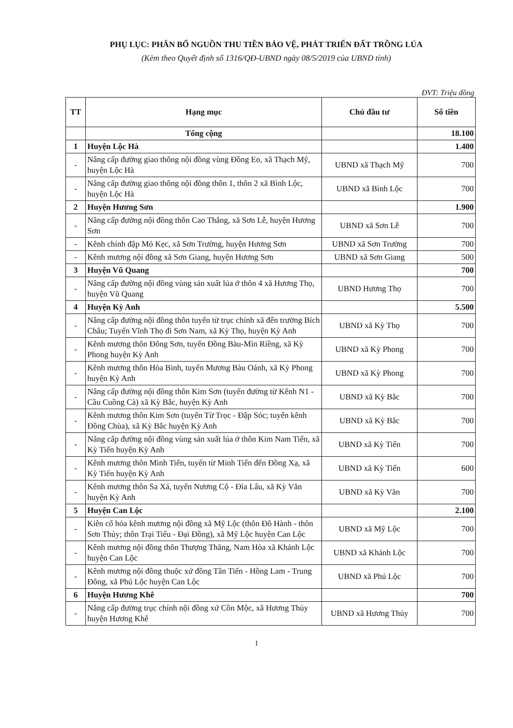PHỤ LỤC: PHÂN BỔ NGUỒN THU TIỀN BẢO VỆ, PHÁT TRIỂN ĐẤT TRỒNG LÚA
(Kèm theo Quyết định số 1316/QĐ-UBND ngày 08/5/2019 của UBND tỉnh)
ĐVT: Triệu đồng
| TT | Hạng mục | Chủ đầu tư | Số tiền |
| --- | --- | --- | --- |
| | Tổng cộng | | 18.100 |
| 1 | Huyện Lộc Hà | | 1.400 |
| - | Nâng cấp đường giao thông nội đồng vùng Đồng Eo, xã Thạch Mỹ, huyện Lộc Hà | UBND xã Thạch Mỹ | 700 |
| - | Nâng cấp đường giao thông nội đồng thôn 1, thôn 2 xã Bình Lộc, huyện Lộc Hà | UBND xã Bình Lộc | 700 |
| 2 | Huyện Hương Sơn | | 1.900 |
| - | Nâng cấp đường nội đồng thôn Cao Thắng, xã Sơn Lễ, huyện Hương Sơn | UBND xã Sơn Lễ | 700 |
| - | Kênh chính đập Mỏ Kẹc, xã Sơn Trường, huyện Hương Sơn | UBND xã Sơn Trường | 700 |
| - | Kênh mương nội đồng xã Sơn Giang, huyện Hương Sơn | UBND xã Sơn Giang | 500 |
| 3 | Huyện Vũ Quang | | 700 |
| - | Nâng cấp đường nội đồng vùng sản xuất lúa ở thôn 4 xã Hương Thọ, huyện Vũ Quang | UBND Hương Thọ | 700 |
| 4 | Huyện Kỳ Anh | | 5.500 |
| - | Nâng cấp đường nội đồng thôn tuyến từ trục chính xã đến trường Bích Châu; Tuyến Vĩnh Thọ đi Sơn Nam, xã Kỳ Thọ, huyện Kỳ Anh | UBND xã Kỳ Thọ | 700 |
| - | Kênh mương thôn Đông Sơn, tuyến Đồng Bàu-Mìn Riềng, xã Kỳ Phong huyện Kỳ Anh | UBND xã Kỳ Phong | 700 |
| - | Kênh mương thôn Hòa Bình, tuyến Mương Bàu Oánh, xã Kỳ Phong huyện Kỳ Anh | UBND xã Kỳ Phong | 700 |
| - | Nâng cấp đường nội đồng thôn Kim Sơn (tuyến đường từ Kênh N1 - Cầu Cuồng Cà) xã Kỳ Bắc, huyện Kỳ Anh | UBND xã Kỳ Bắc | 700 |
| - | Kênh mương thôn Kim Sơn (tuyến Từ Trọc - Đập Sóc; tuyến kênh Đồng Chùa), xã Kỳ Bắc huyện Kỳ Anh | UBND xã Kỳ Bắc | 700 |
| - | Nâng cấp đường nội đồng vùng sản xuất lúa ở thôn Kim Nam Tiến, xã Kỳ Tiến huyện Kỳ Anh | UBND xã Kỳ Tiến | 700 |
| - | Kênh mương thôn Minh Tiến, tuyến từ Minh Tiến đến Đồng Xạ, xã Kỳ Tiến huyện Kỳ Anh | UBND xã Kỳ Tiến | 600 |
| - | Kênh mương thôn Sa Xá, tuyến Nương Cộ - Đìa Lấu, xã Kỳ Văn huyện Kỳ Anh | UBND xã Kỳ Văn | 700 |
| 5 | Huyện Can Lộc | | 2.100 |
| - | Kiên cố hóa kênh mương nội đồng xã Mỹ Lộc (thôn Đô Hành - thôn Sơn Thủy; thôn Trại Tiểu - Đại Đồng), xã Mỹ Lộc huyện Can Lộc | UBND xã Mỹ Lộc | 700 |
| - | Kênh mương nội đồng thôn Thượng Thăng, Nam Hòa xã Khánh Lộc huyện Can Lộc | UBND xã Khánh Lộc | 700 |
| - | Kênh mương nội đồng thuộc xứ đồng Tân Tiến - Hồng Lam - Trung Đông, xã Phú Lộc huyện Can Lộc | UBND xã Phú Lộc | 700 |
| 6 | Huyện Hương Khê | | 700 |
| - | Nâng cấp đường trục chính nội đồng xứ Cồn Mộc, xã Hương Thủy huyện Hương Khê | UBND xã Hương Thủy | 700 |
1